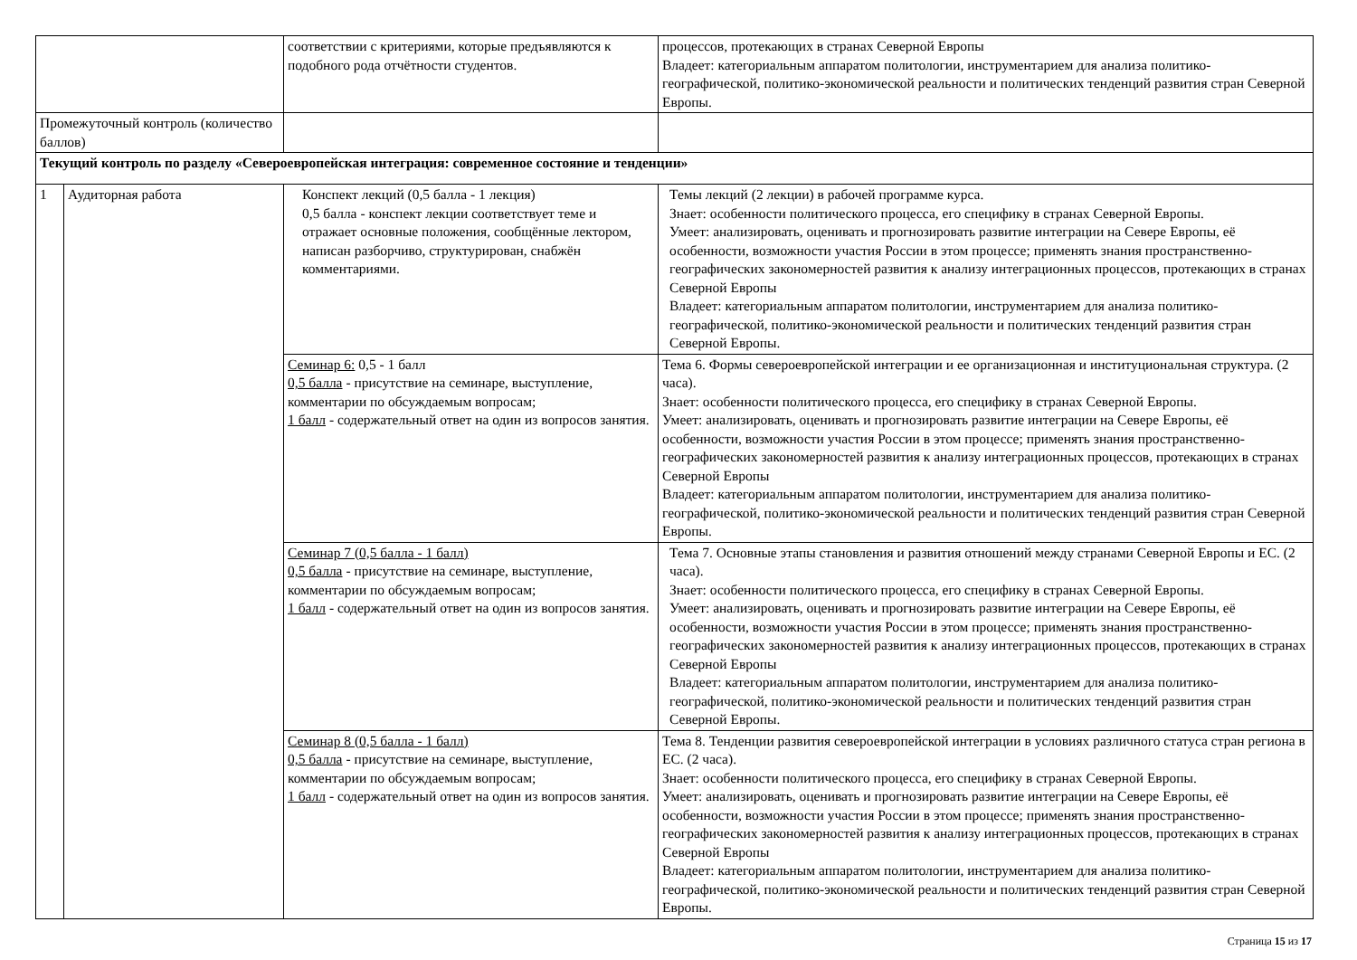| | | соответствии с критериями, которые предъявляются к подобного рода отчётности студентов. | процессов, протекающих в странах Северной Европы Владеет: категориальным аппаратом политологии, инструментарием для анализа политико-географической, политико-экономической реальности и политических тенденций развития стран Северной Европы. |
| Промежуточный контроль (количество баллов) | | | |
| Текущий контроль по разделу «Североевропейская интеграция: современное состояние и тенденции» | | | |
| 1 | Аудиторная работа | Конспект лекций (0,5 балла - 1 лекция) 0,5 балла - конспект лекции соответствует теме и отражает основные положения, сообщённые лектором, написан разборчиво, структурирован, снабжён комментариями. | Темы лекций (2 лекции) в рабочей программе курса. Знает: особенности политического процесса, его специфику в странах Северной Европы. Умеет: анализировать, оценивать и прогнозировать развитие интеграции на Севере Европы, её особенности, возможности участия России в этом процессе; применять знания пространственно-географических закономерностей развития к анализу интеграционных процессов, протекающих в странах Северной Европы Владеет: категориальным аппаратом политологии, инструментарием для анализа политико-географической, политико-экономической реальности и политических тенденций развития стран Северной Европы. |
| | | Семинар 6: 0,5 - 1 балл 0,5 балла - присутствие на семинаре, выступление, комментарии по обсуждаемым вопросам; 1 балл - содержательный ответ на один из вопросов занятия. | Тема 6. Формы североевропейской интеграции и ее организационная и институциональная структура. (2 часа). Знает: особенности политического процесса, его специфику в странах Северной Европы. Умеет: анализировать, оценивать и прогнозировать развитие интеграции на Севере Европы, её особенности, возможности участия России в этом процессе; применять знания пространственно-географических закономерностей развития к анализу интеграционных процессов, протекающих в странах Северной Европы Владеет: категориальным аппаратом политологии, инструментарием для анализа политико-географической, политико-экономической реальности и политических тенденций развития стран Северной Европы. |
| | | Семинар 7 (0,5 балла - 1 балл) 0,5 балла - присутствие на семинаре, выступление, комментарии по обсуждаемым вопросам; 1 балл - содержательный ответ на один из вопросов занятия. | Тема 7. Основные этапы становления и развития отношений между странами Северной Европы и ЕС. (2 часа). Знает: особенности политического процесса, его специфику в странах Северной Европы. Умеет: анализировать, оценивать и прогнозировать развитие интеграции на Севере Европы, её особенности, возможности участия России в этом процессе; применять знания пространственно-географических закономерностей развития к анализу интеграционных процессов, протекающих в странах Северной Европы Владеет: категориальным аппаратом политологии, инструментарием для анализа политико-географической, политико-экономической реальности и политических тенденций развития стран Северной Европы. |
| | | Семинар 8 (0,5 балла - 1 балл) 0,5 балла - присутствие на семинаре, выступление, комментарии по обсуждаемым вопросам; 1 балл - содержательный ответ на один из вопросов занятия. | Тема 8. Тенденции развития североевропейской интеграции в условиях различного статуса стран региона в ЕС. (2 часа). Знает: особенности политического процесса, его специфику в странах Северной Европы. Умеет: анализировать, оценивать и прогнозировать развитие интеграции на Севере Европы, её особенности, возможности участия России в этом процессе; применять знания пространственно-географических закономерностей развития к анализу интеграционных процессов, протекающих в странах Северной Европы Владеет: категориальным аппаратом политологии, инструментарием для анализа политико-географической, политико-экономической реальности и политических тенденций развития стран Северной Европы. |
Страница 15 из 17